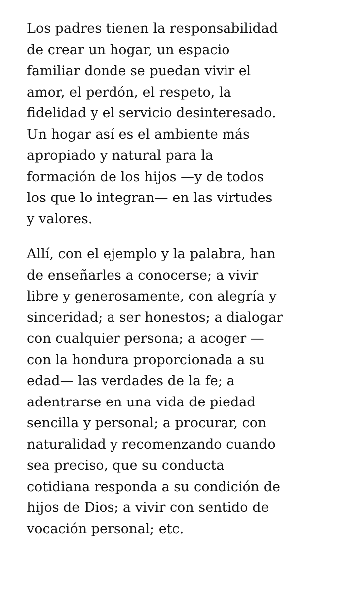Los padres tienen la responsabilidad
de crear un hogar, un espacio
familiar donde se puedan vivir el
amor, el perdón, el respeto, la
fidelidad y el servicio desinteresado.
Un hogar así es el ambiente más
apropiado y natural para la
formación de los hijos —y de todos
los que lo integran— en las virtudes
y valores.
Allí, con el ejemplo y la palabra, han
de enseñarles a conocerse; a vivir
libre y generosamente, con alegría y
sinceridad; a ser honestos; a dialogar
con cualquier persona; a acoger —
con la hondura proporcionada a su
edad— las verdades de la fe; a
adentrarse en una vida de piedad
sencilla y personal; a procurar, con
naturalidad y recomenzando cuando
sea preciso, que su conducta
cotidiana responda a su condición de
hijos de Dios; a vivir con sentido de
vocación personal; etc.